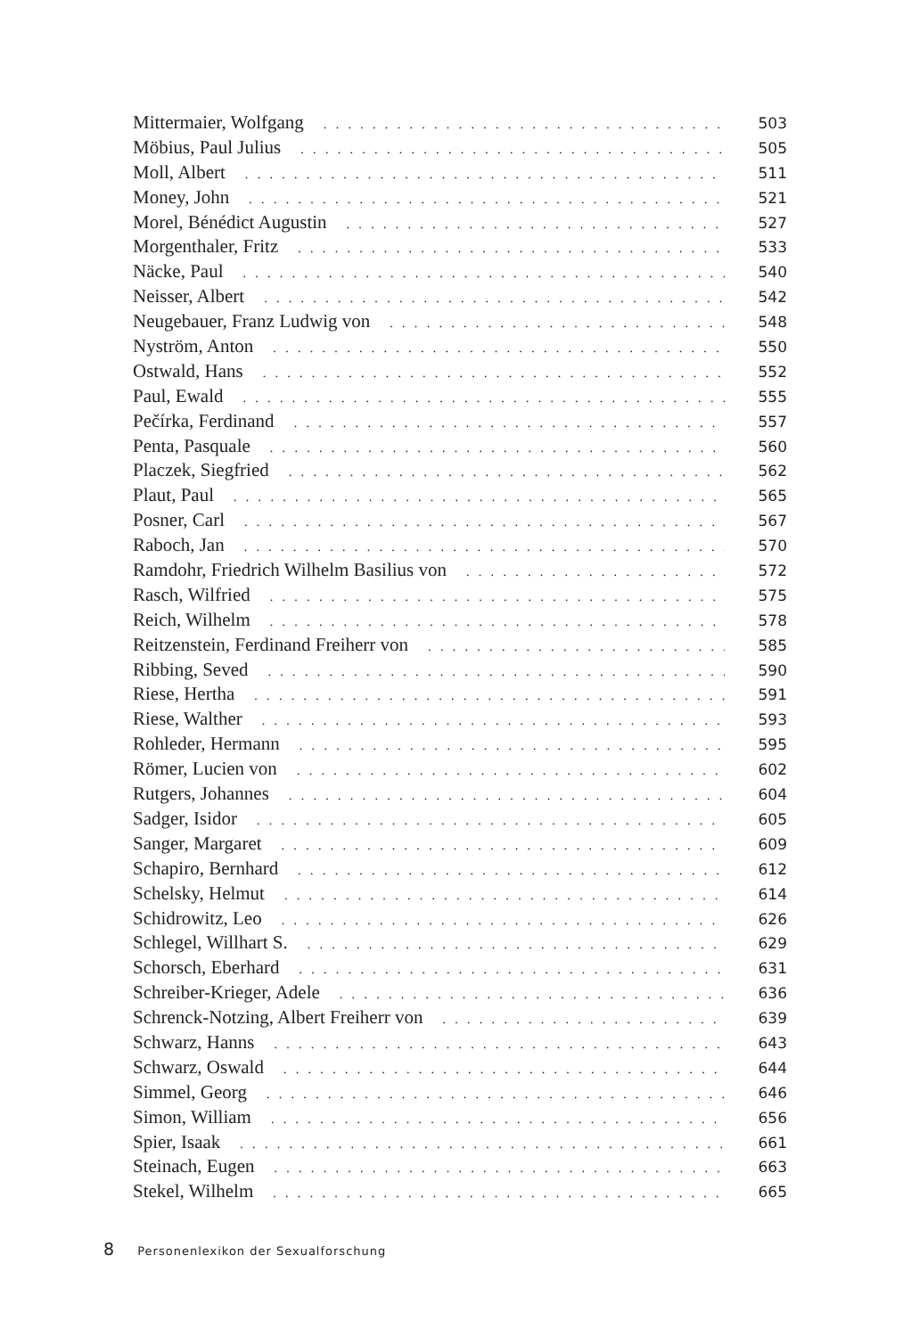Mittermaier, Wolfgang 503
Möbius, Paul Julius 505
Moll, Albert 511
Money, John 521
Morel, Bénédict Augustin 527
Morgenthaler, Fritz 533
Näcke, Paul 540
Neisser, Albert 542
Neugebauer, Franz Ludwig von 548
Nyström, Anton 550
Ostwald, Hans 552
Paul, Ewald 555
Pečírka, Ferdinand 557
Penta, Pasquale 560
Placzek, Siegfried 562
Plaut, Paul 565
Posner, Carl 567
Raboch, Jan 570
Ramdohr, Friedrich Wilhelm Basilius von 572
Rasch, Wilfried 575
Reich, Wilhelm 578
Reitzenstein, Ferdinand Freiherr von 585
Ribbing, Seved 590
Riese, Hertha 591
Riese, Walther 593
Rohleder, Hermann 595
Römer, Lucien von 602
Rutgers, Johannes 604
Sadger, Isidor 605
Sanger, Margaret 609
Schapiro, Bernhard 612
Schelsky, Helmut 614
Schidrowitz, Leo 626
Schlegel, Willhart S. 629
Schorsch, Eberhard 631
Schreiber-Krieger, Adele 636
Schrenck-Notzing, Albert Freiherr von 639
Schwarz, Hanns 643
Schwarz, Oswald 644
Simmel, Georg 646
Simon, William 656
Spier, Isaak 661
Steinach, Eugen 663
Stekel, Wilhelm 665
8 Personenlexikon der Sexualforschung